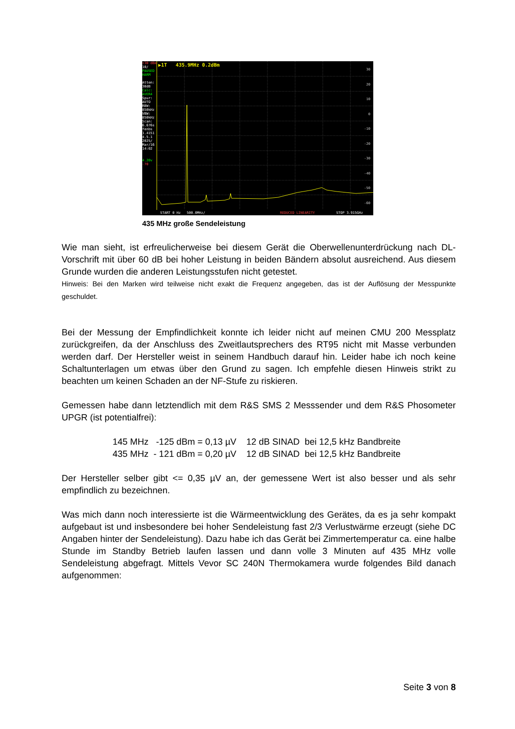+30 dBm
10/
PAUSED HARM
Atten: 30dB
Calc: AVER4
Spur: AUTO
RBW: 850kHz
VBW: 850kHz
Scan: 6.676s
fenbs 1.4151 4.5.1
2025/ Mar/16 14:02
4.20v
-70
▶1T 435.9MHz 0.2dBm
START 0 Hz 500.0MHz/ REDUCED LINEARITY STOP 3.915GHz
30
20
10
0
-10
-20
-30
-40
-50
-60
435 MHz große Sendeleistung
Wie man sieht, ist erfreulicherweise bei diesem Gerät die Oberwellenunterdrückung nach DL-Vorschrift mit über 60 dB bei hoher Leistung in beiden Bändern absolut ausreichend. Aus diesem Grunde wurden die anderen Leistungsstufen nicht getestet.
Hinweis: Bei den Marken wird teilweise nicht exakt die Frequenz angegeben, das ist der Auflösung der Messpunkte geschuldet.
Bei der Messung der Empfindlichkeit konnte ich leider nicht auf meinen CMU 200 Messplatz zurückgreifen, da der Anschluss des Zweitlautsprechers des RT95 nicht mit Masse verbunden werden darf. Der Hersteller weist in seinem Handbuch darauf hin. Leider habe ich noch keine Schaltunterlagen um etwas über den Grund zu sagen. Ich empfehle diesen Hinweis strikt zu beachten um keinen Schaden an der NF-Stufe zu riskieren.
Gemessen habe dann letztendlich mit dem R&S SMS 2 Messsender und dem R&S Phosometer UPGR (ist potentialfrei):
145 MHz -125 dBm = 0,13 µV 12 dB SINAD bei 12,5 kHz Bandbreite 435 MHz - 121 dBm = 0,20 µV 12 dB SINAD bei 12,5 kHz Bandbreite
Der Hersteller selber gibt <= 0,35 µV an, der gemessene Wert ist also besser und als sehr empfindlich zu bezeichnen.
Was mich dann noch interessierte ist die Wärmeentwicklung des Gerätes, da es ja sehr kompakt aufgebaut ist und insbesondere bei hoher Sendeleistung fast 2/3 Verlustwärme erzeugt (siehe DC Angaben hinter der Sendeleistung). Dazu habe ich das Gerät bei Zimmertemperatur ca. eine halbe Stunde im Standby Betrieb laufen lassen und dann volle 3 Minuten auf 435 MHz volle Sendeleistung abgefragt. Mittels Vevor SC 240N Thermokamera wurde folgendes Bild danach aufgenommen:
Seite 3 von 8